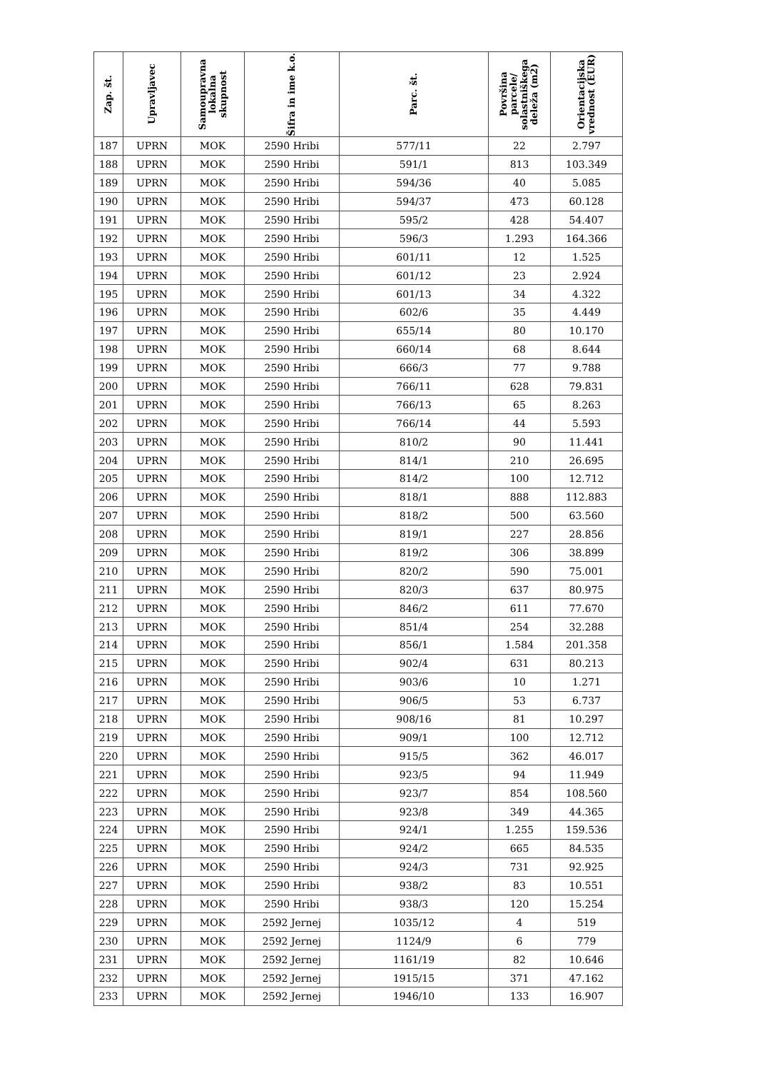| Zap. št. | Upravljavec | Samoupravna lokalna skupnost | Šifra in ime k.o. | Parc. št. | Površina parcele/ solastniškega deleža (m2) | Orientacijska vrednost (EUR) |
| --- | --- | --- | --- | --- | --- | --- |
| 187 | UPRN | MOK | 2590 Hribi | 577/11 | 22 | 2.797 |
| 188 | UPRN | MOK | 2590 Hribi | 591/1 | 813 | 103.349 |
| 189 | UPRN | MOK | 2590 Hribi | 594/36 | 40 | 5.085 |
| 190 | UPRN | MOK | 2590 Hribi | 594/37 | 473 | 60.128 |
| 191 | UPRN | MOK | 2590 Hribi | 595/2 | 428 | 54.407 |
| 192 | UPRN | MOK | 2590 Hribi | 596/3 | 1.293 | 164.366 |
| 193 | UPRN | MOK | 2590 Hribi | 601/11 | 12 | 1.525 |
| 194 | UPRN | MOK | 2590 Hribi | 601/12 | 23 | 2.924 |
| 195 | UPRN | MOK | 2590 Hribi | 601/13 | 34 | 4.322 |
| 196 | UPRN | MOK | 2590 Hribi | 602/6 | 35 | 4.449 |
| 197 | UPRN | MOK | 2590 Hribi | 655/14 | 80 | 10.170 |
| 198 | UPRN | MOK | 2590 Hribi | 660/14 | 68 | 8.644 |
| 199 | UPRN | MOK | 2590 Hribi | 666/3 | 77 | 9.788 |
| 200 | UPRN | MOK | 2590 Hribi | 766/11 | 628 | 79.831 |
| 201 | UPRN | MOK | 2590 Hribi | 766/13 | 65 | 8.263 |
| 202 | UPRN | MOK | 2590 Hribi | 766/14 | 44 | 5.593 |
| 203 | UPRN | MOK | 2590 Hribi | 810/2 | 90 | 11.441 |
| 204 | UPRN | MOK | 2590 Hribi | 814/1 | 210 | 26.695 |
| 205 | UPRN | MOK | 2590 Hribi | 814/2 | 100 | 12.712 |
| 206 | UPRN | MOK | 2590 Hribi | 818/1 | 888 | 112.883 |
| 207 | UPRN | MOK | 2590 Hribi | 818/2 | 500 | 63.560 |
| 208 | UPRN | MOK | 2590 Hribi | 819/1 | 227 | 28.856 |
| 209 | UPRN | MOK | 2590 Hribi | 819/2 | 306 | 38.899 |
| 210 | UPRN | MOK | 2590 Hribi | 820/2 | 590 | 75.001 |
| 211 | UPRN | MOK | 2590 Hribi | 820/3 | 637 | 80.975 |
| 212 | UPRN | MOK | 2590 Hribi | 846/2 | 611 | 77.670 |
| 213 | UPRN | MOK | 2590 Hribi | 851/4 | 254 | 32.288 |
| 214 | UPRN | MOK | 2590 Hribi | 856/1 | 1.584 | 201.358 |
| 215 | UPRN | MOK | 2590 Hribi | 902/4 | 631 | 80.213 |
| 216 | UPRN | MOK | 2590 Hribi | 903/6 | 10 | 1.271 |
| 217 | UPRN | MOK | 2590 Hribi | 906/5 | 53 | 6.737 |
| 218 | UPRN | MOK | 2590 Hribi | 908/16 | 81 | 10.297 |
| 219 | UPRN | MOK | 2590 Hribi | 909/1 | 100 | 12.712 |
| 220 | UPRN | MOK | 2590 Hribi | 915/5 | 362 | 46.017 |
| 221 | UPRN | MOK | 2590 Hribi | 923/5 | 94 | 11.949 |
| 222 | UPRN | MOK | 2590 Hribi | 923/7 | 854 | 108.560 |
| 223 | UPRN | MOK | 2590 Hribi | 923/8 | 349 | 44.365 |
| 224 | UPRN | MOK | 2590 Hribi | 924/1 | 1.255 | 159.536 |
| 225 | UPRN | MOK | 2590 Hribi | 924/2 | 665 | 84.535 |
| 226 | UPRN | MOK | 2590 Hribi | 924/3 | 731 | 92.925 |
| 227 | UPRN | MOK | 2590 Hribi | 938/2 | 83 | 10.551 |
| 228 | UPRN | MOK | 2590 Hribi | 938/3 | 120 | 15.254 |
| 229 | UPRN | MOK | 2592 Jernej | 1035/12 | 4 | 519 |
| 230 | UPRN | MOK | 2592 Jernej | 1124/9 | 6 | 779 |
| 231 | UPRN | MOK | 2592 Jernej | 1161/19 | 82 | 10.646 |
| 232 | UPRN | MOK | 2592 Jernej | 1915/15 | 371 | 47.162 |
| 233 | UPRN | MOK | 2592 Jernej | 1946/10 | 133 | 16.907 |